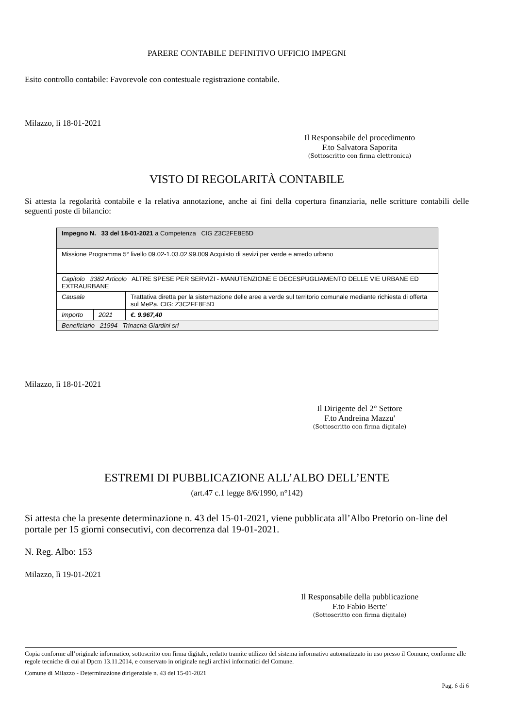PARERE CONTABILE DEFINITIVO UFFICIO IMPEGNI
Esito controllo contabile: Favorevole con contestuale registrazione contabile.
Milazzo, lì 18-01-2021
Il Responsabile del procedimento
F.to Salvatora Saporita
(Sottoscritto con firma elettronica)
VISTO DI REGOLARITÀ CONTABILE
Si attesta la regolarità contabile e la relativa annotazione, anche ai fini della copertura finanziaria, nelle scritture contabili delle seguenti poste di bilancio:
| Impegno N. 33 del 18-01-2021 a Competenza CIG Z3C2FE8E5D | | |
| Missione Programma 5° livello 09.02-1.03.02.99.009 Acquisto di sevizi per verde e arredo urbano | | |
| Capitolo 3382 Articolo ALTRE SPESE PER SERVIZI - MANUTENZIONE E DECESPUGLIAMENTO DELLE VIE URBANE ED EXTRAURBANE | | |
| Causale | | Trattativa diretta per la sistemazione delle aree a verde sul territorio comunale mediante richiesta di offerta sul MePa. CIG: Z3C2FE8E5D |
| Importo | 2021 | €. 9.967,40 |
| Beneficiario 21994 Trinacria Giardini srl | | |
Milazzo, lì 18-01-2021
Il Dirigente del 2° Settore
F.to Andreina Mazzu'
(Sottoscritto con firma digitale)
ESTREMI DI PUBBLICAZIONE ALL’ALBO DELL’ENTE
(art.47 c.1 legge 8/6/1990, n°142)
Si attesta che la presente determinazione n. 43 del 15-01-2021, viene pubblicata all’Albo Pretorio on-line del portale per 15 giorni consecutivi, con decorrenza dal 19-01-2021.
N. Reg. Albo: 153
Milazzo, lì 19-01-2021
Il Responsabile della pubblicazione
F.to Fabio Berte'
(Sottoscritto con firma digitale)
Copia conforme all’originale informatico, sottoscritto con firma digitale, redatto tramite utilizzo del sistema informativo automatizzato in uso presso il Comune, conforme alle regole tecniche di cui al Dpcm 13.11.2014, e conservato in originale negli archivi informatici del Comune.
Comune di Milazzo - Determinazione dirigenziale n. 43 del 15-01-2021
Pag. 6 di 6